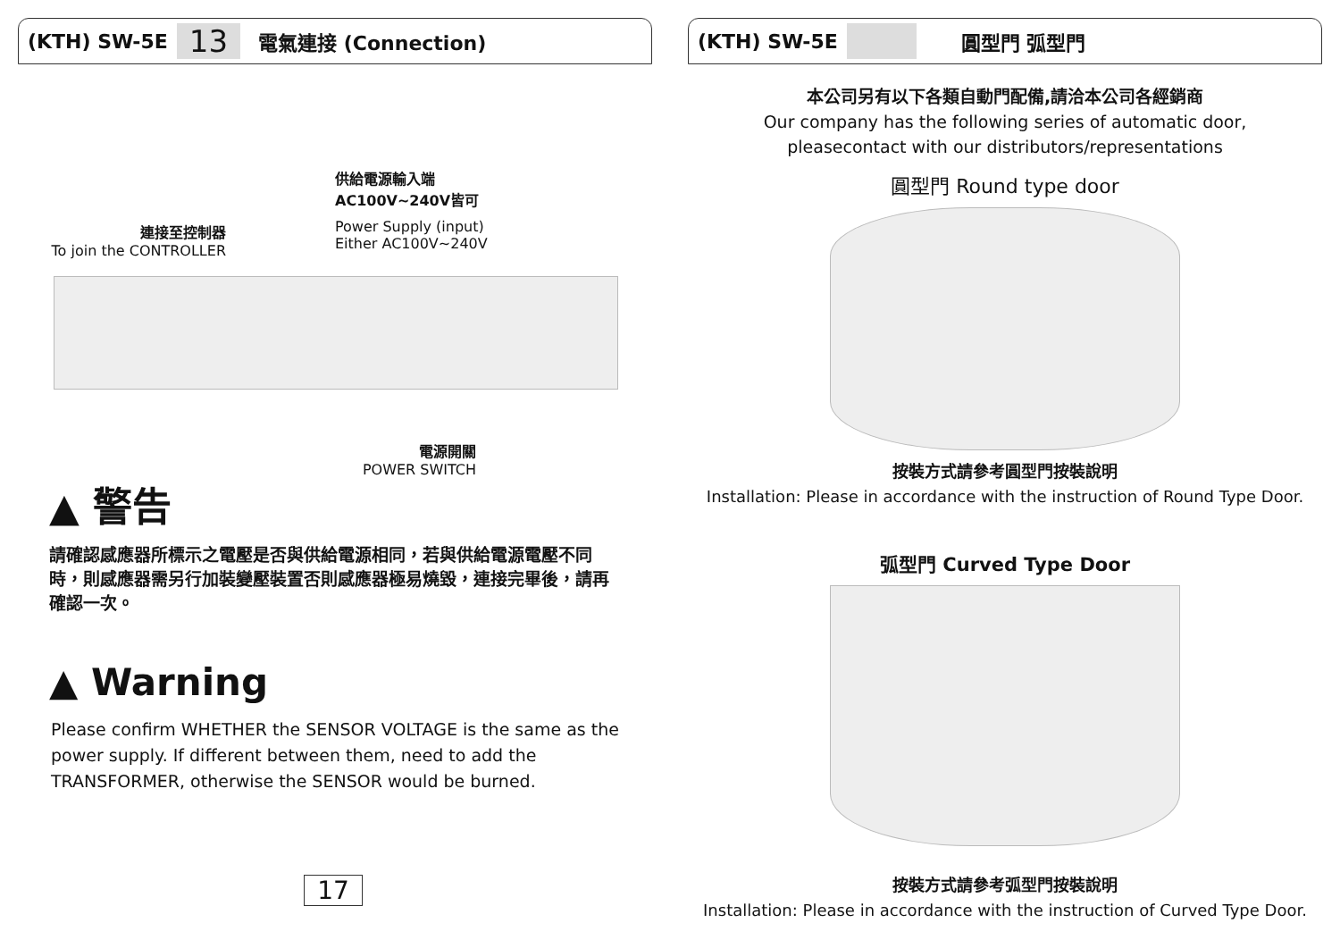(KTH) SW-5E 13 電氣連接 (Connection)
供給電源輸入端
AC100V~240V皆可
Power Supply (input)
Either AC100V~240V
連接至控制器
To join the CONTROLLER
電源開關
POWER SWITCH
▲ 警告
請確認感應器所標示之電壓是否與供給電源相同，若與供給電源電壓不同時，則感應器需另行加裝變壓裝置否則感應器極易燒毀，連接完畢後，請再確認一次。
▲ Warning
Please confirm WHETHER the SENSOR VOLTAGE is the same as the power supply. If different between them, need to add the TRANSFORMER, otherwise the SENSOR would be burned.
17
(KTH) SW-5E 圓型門 弧型門
本公司另有以下各類自動門配備,請洽本公司各經銷商
Our company has the following series of automatic door,
pleasecontact with our distributors/representations
圓型門 Round type door
按裝方式請參考圓型門按裝說明
Installation: Please in accordance with the instruction of Round Type Door.
弧型門 Curved Type Door
按裝方式請參考弧型門按裝說明
Installation: Please in accordance with the instruction of Curved Type Door.